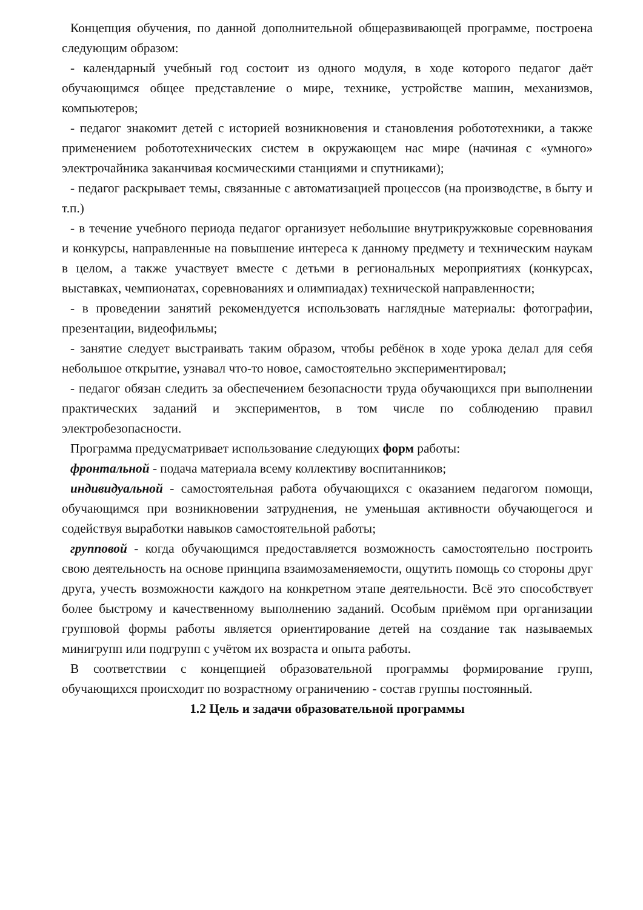Концепция обучения, по данной дополнительной общеразвивающей программе, построена следующим образом:
- календарный учебный год состоит из одного модуля, в ходе которого педагог даёт обучающимся общее представление о мире, технике, устройстве машин, механизмов, компьютеров;
- педагог знакомит детей с историей возникновения и становления робототехники, а также применением робототехнических систем в окружающем нас мире (начиная с «умного» электрочайника заканчивая космическими станциями и спутниками);
- педагог раскрывает темы, связанные с автоматизацией процессов (на производстве, в быту и т.п.)
- в течение учебного периода педагог организует небольшие внутрикружковые соревнования и конкурсы, направленные на повышение интереса к данному предмету и техническим наукам в целом, а также участвует вместе с детьми в региональных мероприятиях (конкурсах, выставках, чемпионатах, соревнованиях и олимпиадах) технической направленности;
- в проведении занятий рекомендуется использовать наглядные материалы: фотографии, презентации, видеофильмы;
- занятие следует выстраивать таким образом, чтобы ребёнок в ходе урока делал для себя небольшое открытие, узнавал что-то новое, самостоятельно экспериментировал;
- педагог обязан следить за обеспечением безопасности труда обучающихся при выполнении практических заданий и экспериментов, в том числе по соблюдению правил электробезопасности.
Программа предусматривает использование следующих форм работы:
фронтальной - подача материала всему коллективу воспитанников;
индивидуальной - самостоятельная работа обучающихся с оказанием педагогом помощи, обучающимся при возникновении затруднения, не уменьшая активности обучающегося и содействуя выработки навыков самостоятельной работы;
групповой - когда обучающимся предоставляется возможность самостоятельно построить свою деятельность на основе принципа взаимозаменяемости, ощутить помощь со стороны друг друга, учесть возможности каждого на конкретном этапе деятельности. Всё это способствует более быстрому и качественному выполнению заданий. Особым приёмом при организации групповой формы работы является ориентирование детей на создание так называемых минигрупп или подгрупп с учётом их возраста и опыта работы.
В соответствии с концепцией образовательной программы формирование групп, обучающихся происходит по возрастному ограничению - состав группы постоянный.
1.2 Цель и задачи образовательной программы